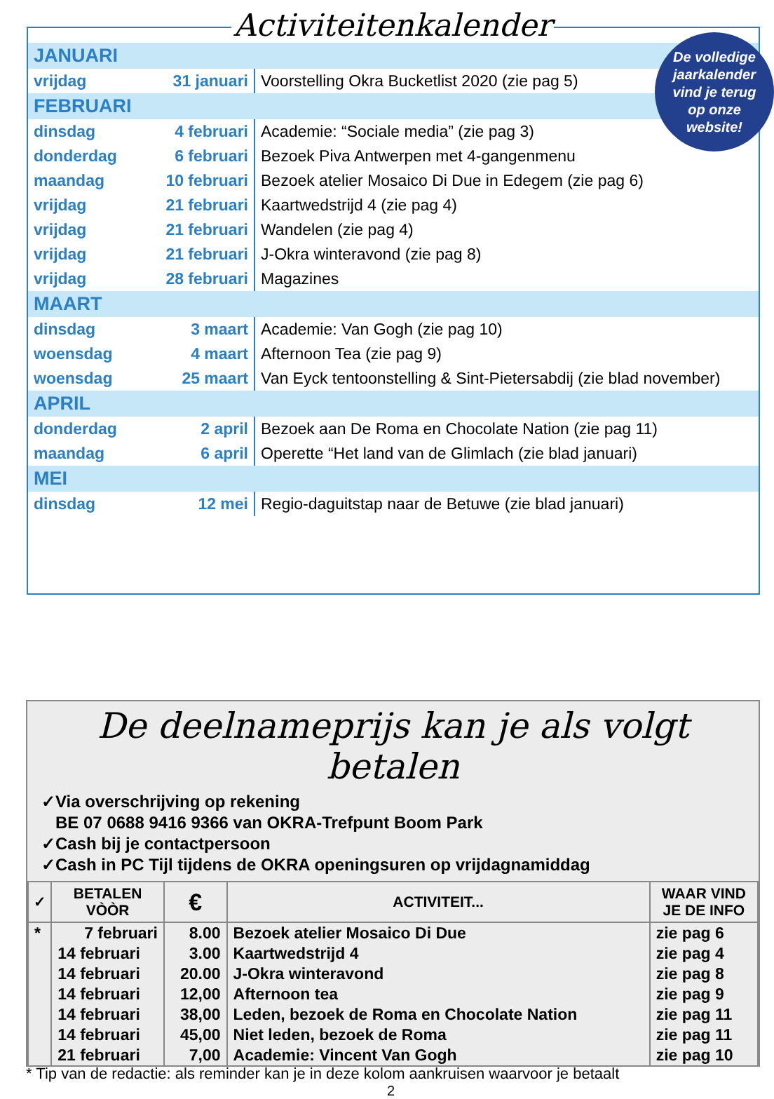Activiteitenkalender
De volledige
jaarkalender
vind je terug
op onze
website!
| JANUARI | | |
| vrijdag | 31 januari | Voorstelling Okra Bucketlist 2020 (zie pag 5) |
| FEBRUARI | | |
| dinsdag | 4 februari | Academie: “Sociale media” (zie pag 3) |
| donderdag | 6 februari | Bezoek Piva Antwerpen met 4-gangenmenu |
| maandag | 10 februari | Bezoek atelier Mosaico Di Due in Edegem (zie pag 6) |
| vrijdag | 21 februari | Kaartwedstrijd 4 (zie pag 4) |
| vrijdag | 21 februari | Wandelen (zie pag 4) |
| vrijdag | 21 februari | J-Okra winteravond (zie pag 8) |
| vrijdag | 28 februari | Magazines |
| MAART | | |
| dinsdag | 3 maart | Academie: Van Gogh (zie pag 10) |
| woensdag | 4 maart | Afternoon Tea (zie pag 9) |
| woensdag | 25 maart | Van Eyck tentoonstelling & Sint-Pietersabdij (zie blad november) |
| APRIL | | |
| donderdag | 2 april | Bezoek aan De Roma en Chocolate Nation (zie pag 11) |
| maandag | 6 april | Operette “Het land van de Glimlach (zie blad januari) |
| MEI | | |
| dinsdag | 12 mei | Regio-daguitstap naar de Betuwe (zie blad januari) |
De deelnameprijs kan je als volgt betalen
✓Via overschrijving op rekening
BE 07 0688 9416 9366 van OKRA-Trefpunt Boom Park
✓Cash bij je contactpersoon
✓Cash in PC Tijl tijdens de OKRA openingsuren op vrijdagnamiddag
| ✓ | BETALEN VÒÒR | € | ACTIVITEIT... | WAAR VIND JE DE INFO |
| --- | --- | --- | --- | --- |
| * | 7 februari | 8.00 | Bezoek atelier Mosaico Di Due | zie pag 6 |
| | 14 februari | 3.00 | Kaartwedstrijd 4 | zie pag 4 |
| | 14 februari | 20.00 | J-Okra winteravond | zie pag 8 |
| | 14 februari | 12,00 | Afternoon tea | zie pag 9 |
| | 14 februari | 38,00 | Leden, bezoek de Roma en Chocolate Nation | zie pag 11 |
| | 14 februari | 45,00 | Niet leden, bezoek de Roma | zie pag 11 |
| | 21 februari | 7,00 | Academie: Vincent Van Gogh | zie pag 10 |
* Tip van de redactie: als reminder kan je in deze kolom aankruisen waarvoor je betaalt
2